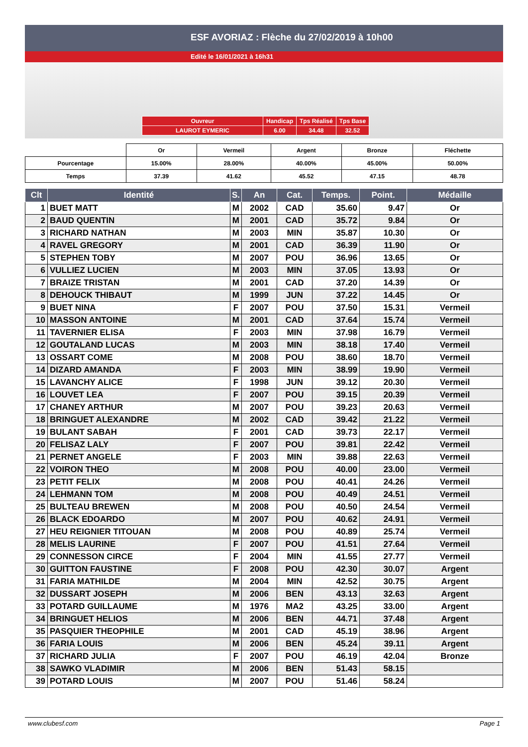ESF AVORIAZ : Flèche du 27/02/2019 à 10h00
Edité le 16/01/2021 à 16h31
| Ouvreur | Handicap | Tps Réalisé | Tps Base |
| LAUROT EYMERIC | 6.00 | 34.48 | 32.52 |
| | Or | Vermeil | Argent | Bronze | Fléchette |
| Pourcentage | 15.00% | 28.00% | 40.00% | 45.00% | 50.00% |
| Temps | 37.39 | 41.62 | 45.52 | 47.15 | 48.78 |
| Clt | Identité | S. | An | Cat. | Temps. | Point. | Médaille |
| --- | --- | --- | --- | --- | --- | --- | --- |
| 1 | BUET MATT | M | 2002 | CAD | 35.60 | 9.47 | Or |
| 2 | BAUD QUENTIN | M | 2001 | CAD | 35.72 | 9.84 | Or |
| 3 | RICHARD NATHAN | M | 2003 | MIN | 35.87 | 10.30 | Or |
| 4 | RAVEL GREGORY | M | 2001 | CAD | 36.39 | 11.90 | Or |
| 5 | STEPHEN TOBY | M | 2007 | POU | 36.96 | 13.65 | Or |
| 6 | VULLIEZ LUCIEN | M | 2003 | MIN | 37.05 | 13.93 | Or |
| 7 | BRAIZE TRISTAN | M | 2001 | CAD | 37.20 | 14.39 | Or |
| 8 | DEHOUCK THIBAUT | M | 1999 | JUN | 37.22 | 14.45 | Or |
| 9 | BUET NINA | F | 2007 | POU | 37.50 | 15.31 | Vermeil |
| 10 | MASSON ANTOINE | M | 2001 | CAD | 37.64 | 15.74 | Vermeil |
| 11 | TAVERNIER ELISA | F | 2003 | MIN | 37.98 | 16.79 | Vermeil |
| 12 | GOUTALAND LUCAS | M | 2003 | MIN | 38.18 | 17.40 | Vermeil |
| 13 | OSSART COME | M | 2008 | POU | 38.60 | 18.70 | Vermeil |
| 14 | DIZARD AMANDA | F | 2003 | MIN | 38.99 | 19.90 | Vermeil |
| 15 | LAVANCHY ALICE | F | 1998 | JUN | 39.12 | 20.30 | Vermeil |
| 16 | LOUVET LEA | F | 2007 | POU | 39.15 | 20.39 | Vermeil |
| 17 | CHANEY ARTHUR | M | 2007 | POU | 39.23 | 20.63 | Vermeil |
| 18 | BRINGUET ALEXANDRE | M | 2002 | CAD | 39.42 | 21.22 | Vermeil |
| 19 | BULANT SABAH | F | 2001 | CAD | 39.73 | 22.17 | Vermeil |
| 20 | FELISAZ LALY | F | 2007 | POU | 39.81 | 22.42 | Vermeil |
| 21 | PERNET ANGELE | F | 2003 | MIN | 39.88 | 22.63 | Vermeil |
| 22 | VOIRON THEO | M | 2008 | POU | 40.00 | 23.00 | Vermeil |
| 23 | PETIT FELIX | M | 2008 | POU | 40.41 | 24.26 | Vermeil |
| 24 | LEHMANN TOM | M | 2008 | POU | 40.49 | 24.51 | Vermeil |
| 25 | BULTEAU BREWEN | M | 2008 | POU | 40.50 | 24.54 | Vermeil |
| 26 | BLACK EDOARDO | M | 2007 | POU | 40.62 | 24.91 | Vermeil |
| 27 | HEU REIGNIER TITOUAN | M | 2008 | POU | 40.89 | 25.74 | Vermeil |
| 28 | MELIS LAURINE | F | 2007 | POU | 41.51 | 27.64 | Vermeil |
| 29 | CONNESSON CIRCE | F | 2004 | MIN | 41.55 | 27.77 | Vermeil |
| 30 | GUITTON FAUSTINE | F | 2008 | POU | 42.30 | 30.07 | Argent |
| 31 | FARIA MATHILDE | M | 2004 | MIN | 42.52 | 30.75 | Argent |
| 32 | DUSSART JOSEPH | M | 2006 | BEN | 43.13 | 32.63 | Argent |
| 33 | POTARD GUILLAUME | M | 1976 | MA2 | 43.25 | 33.00 | Argent |
| 34 | BRINGUET HELIOS | M | 2006 | BEN | 44.71 | 37.48 | Argent |
| 35 | PASQUIER THEOPHILE | M | 2001 | CAD | 45.19 | 38.96 | Argent |
| 36 | FARIA LOUIS | M | 2006 | BEN | 45.24 | 39.11 | Argent |
| 37 | RICHARD JULIA | F | 2007 | POU | 46.19 | 42.04 | Bronze |
| 38 | SAWKO VLADIMIR | M | 2006 | BEN | 51.43 | 58.15 | |
| 39 | POTARD LOUIS | M | 2007 | POU | 51.46 | 58.24 | |
www.clubesf.com Page 1